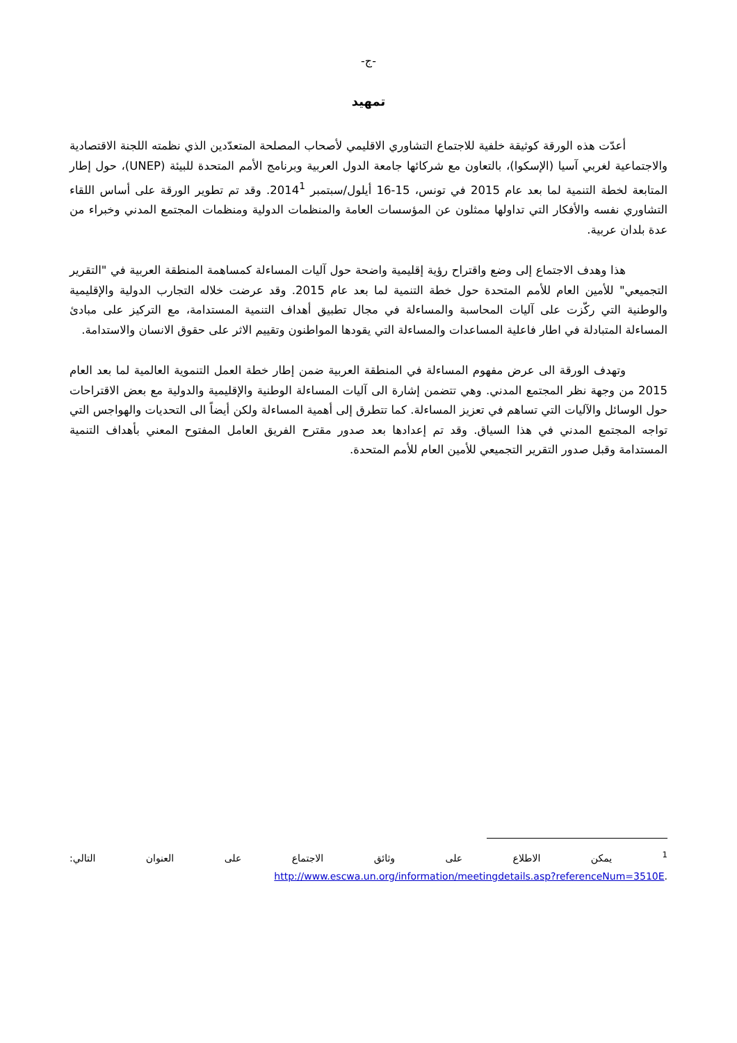-ج-
تمهيد
أعدّت هذه الورقة كوثيقة خلفية للاجتماع التشاوري الاقليمي لأصحاب المصلحة المتعدّدين الذي نظمته اللجنة الاقتصادية والاجتماعية لغربي آسيا (الإسكوا)، بالتعاون مع شركائها جامعة الدول العربية وبرنامج الأمم المتحدة للبيئة (UNEP)، حول إطار المتابعة لخطة التنمية لما بعد عام 2015 في تونس، 15-16 أيلول/سبتمبر 2014<sup>1</sup>. وقد تم تطوير الورقة على أساس اللقاء التشاوري نفسه والأفكار التي تداولها ممثلون عن المؤسسات العامة والمنظمات الدولية ومنظمات المجتمع المدني وخبراء من عدة بلدان عربية.
هذا وهدف الاجتماع إلى وضع واقتراح رؤية إقليمية واضحة حول آليات المساءلة كمساهمة المنطقة العربية في "التقرير التجميعي" للأمين العام للأمم المتحدة حول خطة التنمية لما بعد عام 2015. وقد عرضت خلاله التجارب الدولية والإقليمية والوطنية التي ركّزت على آليات المحاسبة والمساءلة في مجال تطبيق أهداف التنمية المستدامة، مع التركيز على مبادئ المساءلة المتبادلة في اطار فاعلية المساعدات والمساءلة التي يقودها المواطنون وتقييم الاثر على حقوق الانسان والاستدامة.
وتهدف الورقة الى عرض مفهوم المساءلة في المنطقة العربية ضمن إطار خطة العمل التنموية العالمية لما بعد العام 2015 من وجهة نظر المجتمع المدني. وهي تتضمن إشارة الى آليات المساءلة الوطنية والإقليمية والدولية مع بعض الاقتراحات حول الوسائل والآليات التي تساهم في تعزيز المساءلة. كما تتطرق إلى أهمية المساءلة ولكن أيضاً الى التحديات والهواجس التي تواجه المجتمع المدني في هذا السياق. وقد تم إعدادها بعد صدور مقترح الفريق العامل المفتوح المعني بأهداف التنمية المستدامة وقبل صدور التقرير التجميعي للأمين العام للأمم المتحدة.
<sup>1</sup> يمكن الاطلاع على وثائق الاجتماع على العنوان التالي:
http://www.escwa.un.org/information/meetingdetails.asp?referenceNum=3510E.